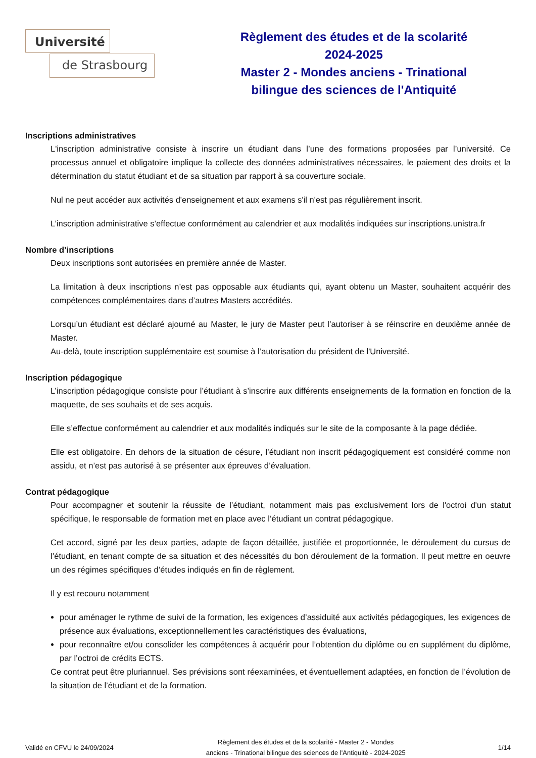Université
de Strasbourg
Règlement des études et de la scolarité
2024-2025
Master 2 - Mondes anciens - Trinational
bilingue des sciences de l'Antiquité
Inscriptions administratives
L'inscription administrative consiste à inscrire un étudiant dans l’une des formations proposées par l’université. Ce processus annuel et obligatoire implique la collecte des données administratives nécessaires, le paiement des droits et la détermination du statut étudiant et de sa situation par rapport à sa couverture sociale.
Nul ne peut accéder aux activités d'enseignement et aux examens s'il n'est pas régulièrement inscrit.
L’inscription administrative s’effectue conformément au calendrier et aux modalités indiquées sur inscriptions.unistra.fr
Nombre d’inscriptions
Deux inscriptions sont autorisées en première année de Master.
La limitation à deux inscriptions n’est pas opposable aux étudiants qui, ayant obtenu un Master, souhaitent acquérir des compétences complémentaires dans d’autres Masters accrédités.
Lorsqu’un étudiant est déclaré ajourné au Master, le jury de Master peut l’autoriser à se réinscrire en deuxième année de Master.
Au-delà, toute inscription supplémentaire est soumise à l’autorisation du président de l'Université.
Inscription pédagogique
L’inscription pédagogique consiste pour l’étudiant à s’inscrire aux différents enseignements de la formation en fonction de la maquette, de ses souhaits et de ses acquis.
Elle s’effectue conformément au calendrier et aux modalités indiqués sur le site de la composante à la page dédiée.
Elle est obligatoire. En dehors de la situation de césure, l’étudiant non inscrit pédagogiquement est considéré comme non assidu, et n’est pas autorisé à se présenter aux épreuves d’évaluation.
Contrat pédagogique
Pour accompagner et soutenir la réussite de l’étudiant, notamment mais pas exclusivement lors de l'octroi d'un statut spécifique, le responsable de formation met en place avec l’étudiant un contrat pédagogique.
Cet accord, signé par les deux parties, adapte de façon détaillée, justifiée et proportionnée, le déroulement du cursus de l’étudiant, en tenant compte de sa situation et des nécessités du bon déroulement de la formation. Il peut mettre en oeuvre un des régimes spécifiques d’études indiqués en fin de règlement.
Il y est recouru notamment
pour aménager le rythme de suivi de la formation, les exigences d’assiduité aux activités pédagogiques, les exigences de présence aux évaluations, exceptionnellement les caractéristiques des évaluations,
pour reconnaître et/ou consolider les compétences à acquérir pour l’obtention du diplôme ou en supplément du diplôme, par l’octroi de crédits ECTS.
Ce contrat peut être pluriannuel. Ses prévisions sont réexaminées, et éventuellement adaptées, en fonction de l’évolution de la situation de l’étudiant et de la formation.
Validé en CFVU le 24/09/2024
Règlement des études et de la scolarité - Master 2 - Mondes
anciens - Trinational bilingue des sciences de l'Antiquité - 2024-2025
1/14